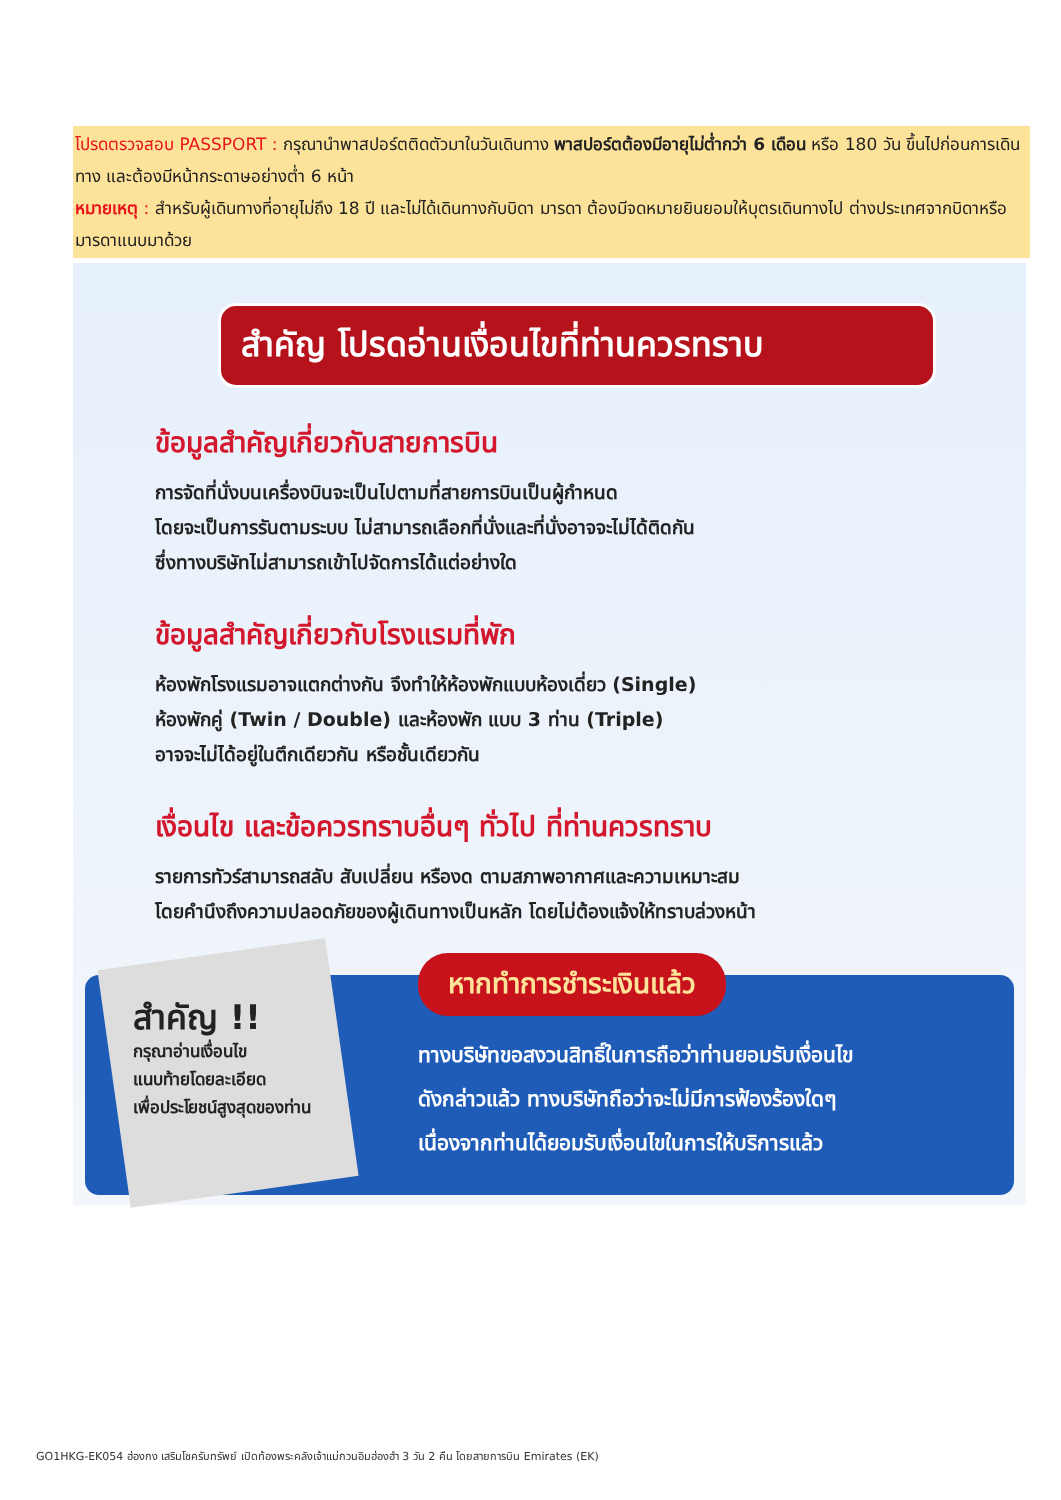โปรดตรวจสอบ PASSPORT : กรุณานำพาสปอร์ตติดตัวมาในวันเดินทาง พาสปอร์ตต้องมีอายุไม่ต่ำกว่า 6 เดือน หรือ 180 วัน ขึ้นไปก่อนการเดินทาง และต้องมีหน้ากระดาษอย่างต่ำ 6 หน้า
หมายเหตุ : สำหรับผู้เดินทางที่อายุไม่ถึง 18 ปี และไม่ได้เดินทางกับบิดา มารดา ต้องมีจดหมายยินยอมให้บุตรเดินทางไป ต่างประเทศจากบิดาหรือมารดาแนบมาด้วย
สำคัญ โปรดอ่านเงื่อนไขที่ท่านควรทราบ
ข้อมูลสำคัญเกี่ยวกับสายการบิน
การจัดที่นั่งบนเครื่องบินจะเป็นไปตามที่สายการบินเป็นผู้กำหนด
โดยจะเป็นการรันตามระบบ ไม่สามารถเลือกที่นั่งและที่นั่งอาจจะไม่ได้ติดกัน
ซึ่งทางบริษัทไม่สามารถเข้าไปจัดการได้แต่อย่างใด
ข้อมูลสำคัญเกี่ยวกับโรงแรมที่พัก
ห้องพักโรงแรมอาจแตกต่างกัน จึงทำให้ห้องพักแบบห้องเดี่ยว (Single)
ห้องพักคู่ (Twin / Double) และห้องพัก แบบ 3 ท่าน (Triple)
อาจจะไม่ได้อยู่ในตึกเดียวกัน หรือชั้นเดียวกัน
เงื่อนไข และข้อควรทราบอื่นๆ ทั่วไป ที่ท่านควรทราบ
รายการทัวร์สามารถสลับ สับเปลี่ยน หรืองด ตามสภาพอากาศและความเหมาะสม
โดยคำนึงถึงความปลอดภัยของผู้เดินทางเป็นหลัก โดยไม่ต้องแจ้งให้ทราบล่วงหน้า
สำคัญ !!
กรุณาอ่านเงื่อนไข
แนบท้ายโดยละเอียด
เพื่อประโยชน์สูงสุดของท่าน
หากทำการชำระเงินแล้ว
ทางบริษัทขอสงวนสิทธิ์ในการถือว่าท่านยอมรับเงื่อนไข
ดังกล่าวแล้ว ทางบริษัทถือว่าจะไม่มีการฟ้องร้องใดๆ
เนื่องจากท่านได้ยอมรับเงื่อนไขในการให้บริการแล้ว
GO1HKG-EK054 ฮ่องกง เสริมโชครับทรัพย์ เปิดท้องพระคลังเจ้าแม่กวนอิมฮ่องฮำ 3 วัน 2 คืน โดยสายการบิน Emirates (EK)